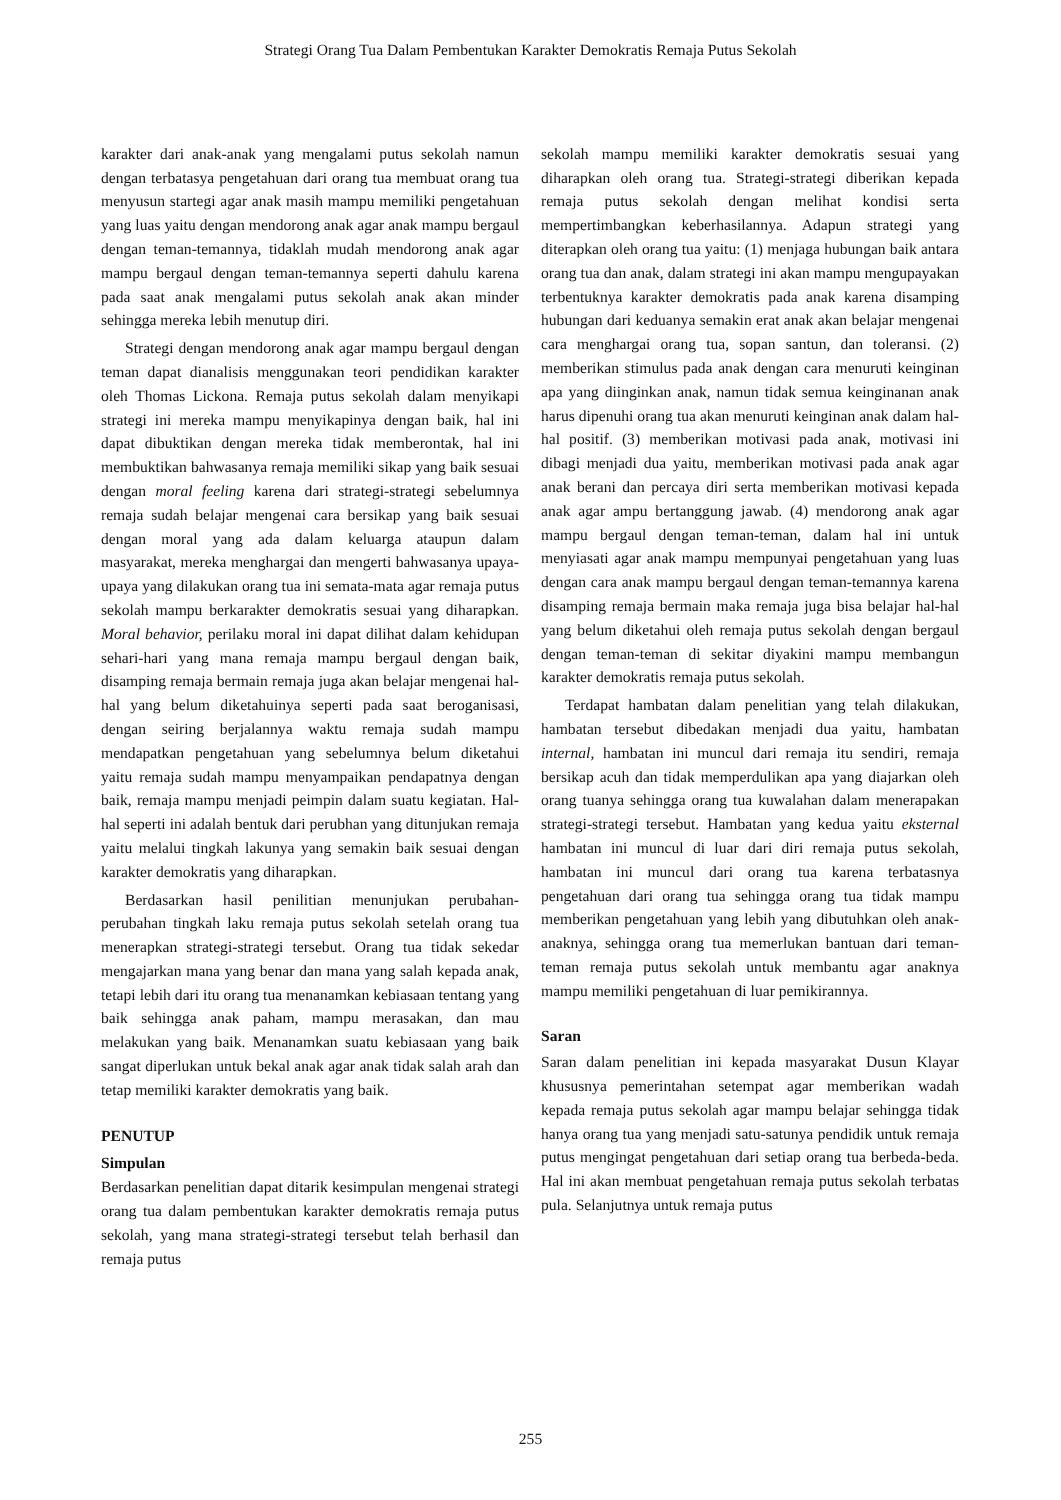Strategi Orang Tua Dalam Pembentukan Karakter Demokratis Remaja Putus Sekolah
karakter dari anak-anak yang mengalami putus sekolah namun dengan terbatasya pengetahuan dari orang tua membuat orang tua menyusun startegi agar anak masih mampu memiliki pengetahuan yang luas yaitu dengan mendorong anak agar anak mampu bergaul dengan teman-temannya, tidaklah mudah mendorong anak agar mampu bergaul dengan teman-temannya seperti dahulu karena pada saat anak mengalami putus sekolah anak akan minder sehingga mereka lebih menutup diri.
Strategi dengan mendorong anak agar mampu bergaul dengan teman dapat dianalisis menggunakan teori pendidikan karakter oleh Thomas Lickona. Remaja putus sekolah dalam menyikapi strategi ini mereka mampu menyikapinya dengan baik, hal ini dapat dibuktikan dengan mereka tidak memberontak, hal ini membuktikan bahwasanya remaja memiliki sikap yang baik sesuai dengan moral feeling karena dari strategi-strategi sebelumnya remaja sudah belajar mengenai cara bersikap yang baik sesuai dengan moral yang ada dalam keluarga ataupun dalam masyarakat, mereka menghargai dan mengerti bahwasanya upaya-upaya yang dilakukan orang tua ini semata-mata agar remaja putus sekolah mampu berkarakter demokratis sesuai yang diharapkan. Moral behavior, perilaku moral ini dapat dilihat dalam kehidupan sehari-hari yang mana remaja mampu bergaul dengan baik, disamping remaja bermain remaja juga akan belajar mengenai hal-hal yang belum diketahuinya seperti pada saat beroganisasi, dengan seiring berjalannya waktu remaja sudah mampu mendapatkan pengetahuan yang sebelumnya belum diketahui yaitu remaja sudah mampu menyampaikan pendapatnya dengan baik, remaja mampu menjadi peimpin dalam suatu kegiatan. Hal-hal seperti ini adalah bentuk dari perubhan yang ditunjukan remaja yaitu melalui tingkah lakunya yang semakin baik sesuai dengan karakter demokratis yang diharapkan.
Berdasarkan hasil penilitian menunjukan perubahan-perubahan tingkah laku remaja putus sekolah setelah orang tua menerapkan strategi-strategi tersebut. Orang tua tidak sekedar mengajarkan mana yang benar dan mana yang salah kepada anak, tetapi lebih dari itu orang tua menanamkan kebiasaan tentang yang baik sehingga anak paham, mampu merasakan, dan mau melakukan yang baik. Menanamkan suatu kebiasaan yang baik sangat diperlukan untuk bekal anak agar anak tidak salah arah dan tetap memiliki karakter demokratis yang baik.
PENUTUP
Simpulan
Berdasarkan penelitian dapat ditarik kesimpulan mengenai strategi orang tua dalam pembentukan karakter demokratis remaja putus sekolah, yang mana strategi-strategi tersebut telah berhasil dan remaja putus
sekolah mampu memiliki karakter demokratis sesuai yang diharapkan oleh orang tua. Strategi-strategi diberikan kepada remaja putus sekolah dengan melihat kondisi serta mempertimbangkan keberhasilannya. Adapun strategi yang diterapkan oleh orang tua yaitu: (1) menjaga hubungan baik antara orang tua dan anak, dalam strategi ini akan mampu mengupayakan terbentuknya karakter demokratis pada anak karena disamping hubungan dari keduanya semakin erat anak akan belajar mengenai cara menghargai orang tua, sopan santun, dan toleransi. (2) memberikan stimulus pada anak dengan cara menuruti keinginan apa yang diinginkan anak, namun tidak semua keinginanan anak harus dipenuhi orang tua akan menuruti keinginan anak dalam hal-hal positif. (3) memberikan motivasi pada anak, motivasi ini dibagi menjadi dua yaitu, memberikan motivasi pada anak agar anak berani dan percaya diri serta memberikan motivasi kepada anak agar ampu bertanggung jawab. (4) mendorong anak agar mampu bergaul dengan teman-teman, dalam hal ini untuk menyiasati agar anak mampu mempunyai pengetahuan yang luas dengan cara anak mampu bergaul dengan teman-temannya karena disamping remaja bermain maka remaja juga bisa belajar hal-hal yang belum diketahui oleh remaja putus sekolah dengan bergaul dengan teman-teman di sekitar diyakini mampu membangun karakter demokratis remaja putus sekolah.
Terdapat hambatan dalam penelitian yang telah dilakukan, hambatan tersebut dibedakan menjadi dua yaitu, hambatan internal, hambatan ini muncul dari remaja itu sendiri, remaja bersikap acuh dan tidak memperdulikan apa yang diajarkan oleh orang tuanya sehingga orang tua kuwalahan dalam menerapakan strategi-strategi tersebut. Hambatan yang kedua yaitu eksternal hambatan ini muncul di luar dari diri remaja putus sekolah, hambatan ini muncul dari orang tua karena terbatasnya pengetahuan dari orang tua sehingga orang tua tidak mampu memberikan pengetahuan yang lebih yang dibutuhkan oleh anak-anaknya, sehingga orang tua memerlukan bantuan dari teman-teman remaja putus sekolah untuk membantu agar anaknya mampu memiliki pengetahuan di luar pemikirannya.
Saran
Saran dalam penelitian ini kepada masyarakat Dusun Klayar khususnya pemerintahan setempat agar memberikan wadah kepada remaja putus sekolah agar mampu belajar sehingga tidak hanya orang tua yang menjadi satu-satunya pendidik untuk remaja putus mengingat pengetahuan dari setiap orang tua berbeda-beda. Hal ini akan membuat pengetahuan remaja putus sekolah terbatas pula. Selanjutnya untuk remaja putus
255